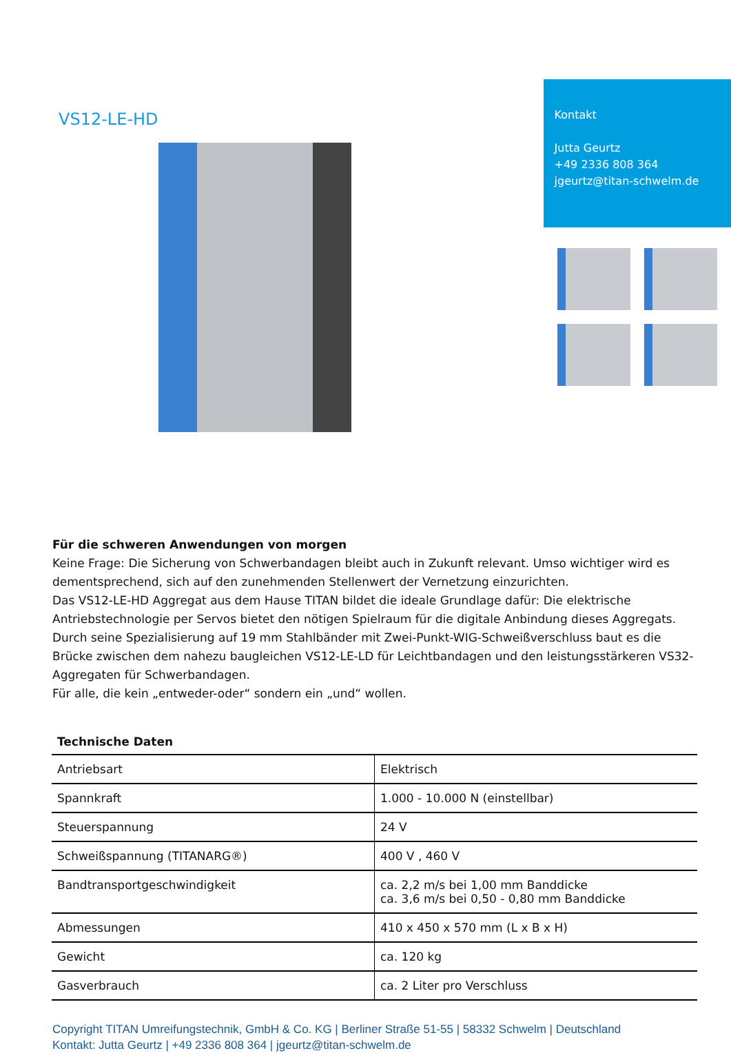VS12-LE-HD
Kontakt
Jutta Geurtz
+49 2336 808 364
jgeurtz@titan-schwelm.de
Für die schweren Anwendungen von morgen
Keine Frage: Die Sicherung von Schwerbandagen bleibt auch in Zukunft relevant. Umso wichtiger wird es dementsprechend, sich auf den zunehmenden Stellenwert der Vernetzung einzurichten.
Das VS12-LE-HD Aggregat aus dem Hause TITAN bildet die ideale Grundlage dafür: Die elektrische Antriebstechnologie per Servos bietet den nötigen Spielraum für die digitale Anbindung dieses Aggregats.
Durch seine Spezialisierung auf 19 mm Stahlbänder mit Zwei-Punkt-WIG-Schweißverschluss baut es die Brücke zwischen dem nahezu baugleichen VS12-LE-LD für Leichtbandagen und den leistungsstärkeren VS32-Aggregaten für Schwerbandagen.
Für alle, die kein „entweder-oder“ sondern ein „und“ wollen.
| Technische Daten | |
| --- | --- |
| Antriebsart | Elektrisch |
| Spannkraft | 1.000 - 10.000 N (einstellbar) |
| Steuerspannung | 24 V |
| Schweißspannung (TITANARG®) | 400 V , 460 V |
| Bandtransportgeschwindigkeit | ca. 2,2 m/s bei 1,00 mm Banddicke ca. 3,6 m/s bei 0,50 - 0,80 mm Banddicke |
| Abmessungen | 410 x 450 x 570 mm (L x B x H) |
| Gewicht | ca. 120 kg |
| Gasverbrauch | ca. 2 Liter pro Verschluss |
Copyright TITAN Umreifungstechnik, GmbH & Co. KG | Berliner Straße 51-55 | 58332 Schwelm | Deutschland
Kontakt: Jutta Geurtz | +49 2336 808 364 | jgeurtz@titan-schwelm.de